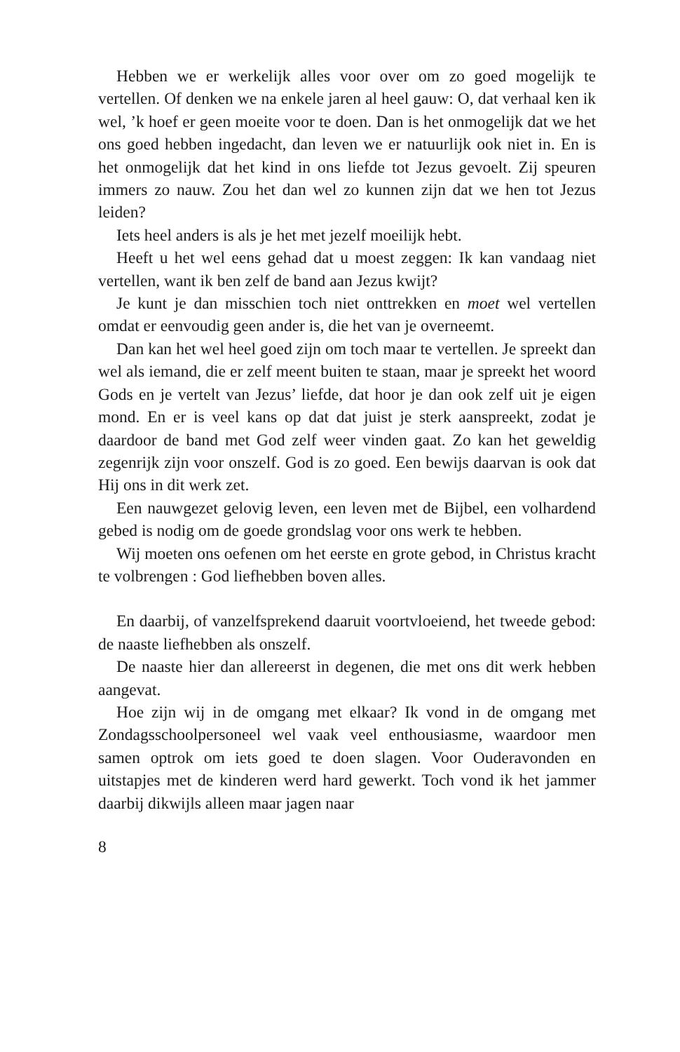Hebben we er werkelijk alles voor over om zo goed mogelijk te vertellen. Of denken we na enkele jaren al heel gauw: O, dat verhaal ken ik wel, ’k hoef er geen moeite voor te doen. Dan is het onmogelijk dat we het ons goed hebben ingedacht, dan leven we er natuurlijk ook niet in. En is het onmogelijk dat het kind in ons liefde tot Jezus gevoelt. Zij speuren immers zo nauw. Zou het dan wel zo kunnen zijn dat we hen tot Jezus leiden?
Iets heel anders is als je het met jezelf moeilijk hebt.
Heeft u het wel eens gehad dat u moest zeggen: Ik kan vandaag niet vertellen, want ik ben zelf de band aan Jezus kwijt?
Je kunt je dan misschien toch niet onttrekken en moet wel vertellen omdat er eenvoudig geen ander is, die het van je overneemt.
Dan kan het wel heel goed zijn om toch maar te vertellen. Je spreekt dan wel als iemand, die er zelf meent buiten te staan, maar je spreekt het woord Gods en je vertelt van Jezus’ liefde, dat hoor je dan ook zelf uit je eigen mond. En er is veel kans op dat dat juist je sterk aanspreekt, zodat je daardoor de band met God zelf weer vinden gaat. Zo kan het geweldig zegenrijk zijn voor onszelf. God is zo goed. Een bewijs daarvan is ook dat Hij ons in dit werk zet.
Een nauwgezet gelovig leven, een leven met de Bijbel, een volhardend gebed is nodig om de goede grondslag voor ons werk te hebben.
Wij moeten ons oefenen om het eerste en grote gebod, in Christus kracht te volbrengen : God liefhebben boven alles.
En daarbij, of vanzelfsprekend daaruit voortvloeiend, het tweede gebod: de naaste liefhebben als onszelf.
De naaste hier dan allereerst in degenen, die met ons dit werk hebben aangevat.
Hoe zijn wij in de omgang met elkaar? Ik vond in de omgang met Zondagsschoolpersoneel wel vaak veel enthousiasme, waardoor men samen optrok om iets goed te doen slagen. Voor Ouderavonden en uitstapjes met de kinderen werd hard gewerkt. Toch vond ik het jammer daarbij dikwijls alleen maar jagen naar
8